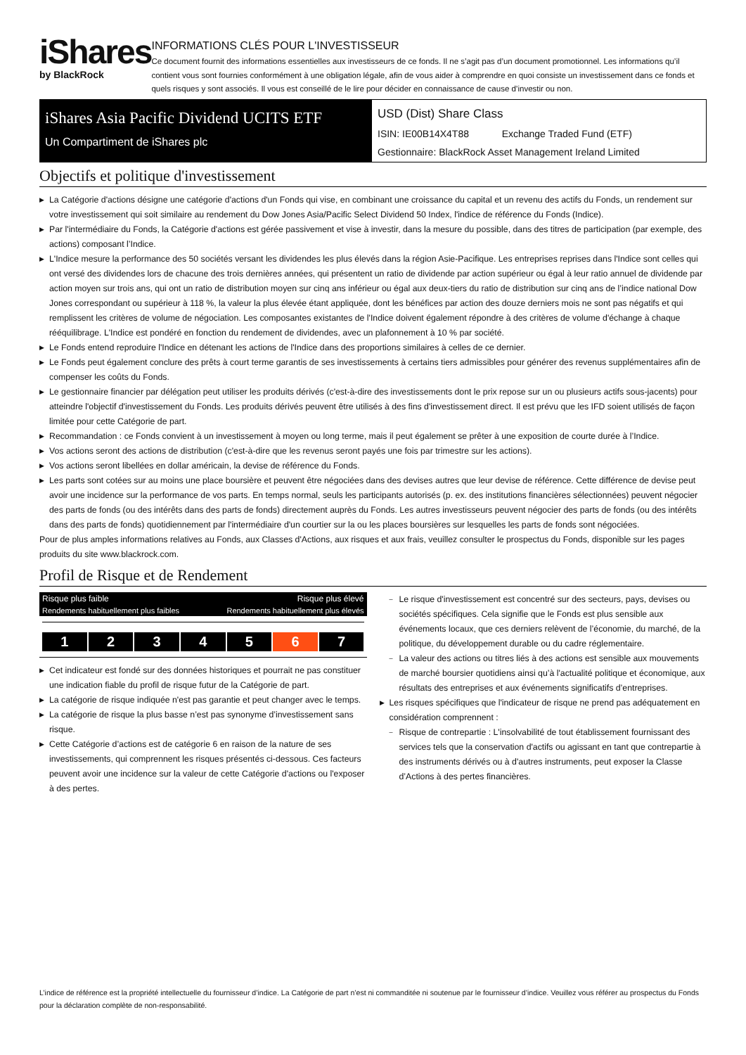iShares
by BlackRock
INFORMATIONS CLÉS POUR L'INVESTISSEUR
Ce document fournit des informations essentielles aux investisseurs de ce fonds. Il ne s’agit pas d’un document promotionnel. Les informations qu’il contient vous sont fournies conformément à une obligation légale, afin de vous aider à comprendre en quoi consiste un investissement dans ce fonds et quels risques y sont associés. Il vous est conseillé de le lire pour décider en connaissance de cause d’investir ou non.
iShares Asia Pacific Dividend UCITS ETF
Un Compartiment de iShares plc
USD (Dist) Share Class
ISIN: IE00B14X4T88 Exchange Traded Fund (ETF)
Gestionnaire: BlackRock Asset Management Ireland Limited
Objectifs et politique d'investissement
▶ La Catégorie d'actions désigne une catégorie d'actions d'un Fonds qui vise, en combinant une croissance du capital et un revenu des actifs du Fonds, un rendement sur votre investissement qui soit similaire au rendement du Dow Jones Asia/Pacific Select Dividend 50 Index, l'indice de référence du Fonds (Indice).
▶ Par l'intermédiaire du Fonds, la Catégorie d'actions est gérée passivement et vise à investir, dans la mesure du possible, dans des titres de participation (par exemple, des actions) composant l’Indice.
▶ L'Indice mesure la performance des 50 sociétés versant les dividendes les plus élevés dans la région Asie-Pacifique. Les entreprises reprises dans l'Indice sont celles qui ont versé des dividendes lors de chacune des trois dernières années, qui présentent un ratio de dividende par action supérieur ou égal à leur ratio annuel de dividende par action moyen sur trois ans, qui ont un ratio de distribution moyen sur cinq ans inférieur ou égal aux deux-tiers du ratio de distribution sur cinq ans de l’indice national Dow Jones correspondant ou supérieur à 118 %, la valeur la plus élevée étant appliquée, dont les bénéfices par action des douze derniers mois ne sont pas négatifs et qui remplissent les critères de volume de négociation. Les composantes existantes de l'Indice doivent également répondre à des critères de volume d'échange à chaque rééquilibrage. L'Indice est pondéré en fonction du rendement de dividendes, avec un plafonnement à 10 % par société.
▶ Le Fonds entend reproduire l'Indice en détenant les actions de l'Indice dans des proportions similaires à celles de ce dernier.
▶ Le Fonds peut également conclure des prêts à court terme garantis de ses investissements à certains tiers admissibles pour générer des revenus supplémentaires afin de compenser les coûts du Fonds.
▶ Le gestionnaire financier par délégation peut utiliser les produits dérivés (c'est-à-dire des investissements dont le prix repose sur un ou plusieurs actifs sous-jacents) pour atteindre l'objectif d'investissement du Fonds. Les produits dérivés peuvent être utilisés à des fins d'investissement direct. Il est prévu que les IFD soient utilisés de façon limitée pour cette Catégorie de part.
▶ Recommandation : ce Fonds convient à un investissement à moyen ou long terme, mais il peut également se prêter à une exposition de courte durée à l’Indice.
▶ Vos actions seront des actions de distribution (c'est-à-dire que les revenus seront payés une fois par trimestre sur les actions).
▶ Vos actions seront libellées en dollar américain, la devise de référence du Fonds.
▶ Les parts sont cotées sur au moins une place boursière et peuvent être négociées dans des devises autres que leur devise de référence. Cette différence de devise peut avoir une incidence sur la performance de vos parts. En temps normal, seuls les participants autorisés (p. ex. des institutions financières sélectionnées) peuvent négocier des parts de fonds (ou des intérêts dans des parts de fonds) directement auprès du Fonds. Les autres investisseurs peuvent négocier des parts de fonds (ou des intérêts dans des parts de fonds) quotidiennement par l'intermédiaire d'un courtier sur la ou les places boursières sur lesquelles les parts de fonds sont négociées.
Pour de plus amples informations relatives au Fonds, aux Classes d'Actions, aux risques et aux frais, veuillez consulter le prospectus du Fonds, disponible sur les pages produits du site www.blackrock.com.
Profil de Risque et de Rendement
Risque plus faible Risque plus élevé
Rendements habituellement plus faibles Rendements habituellement plus élevés
1 2 3 4 5 6 7
▶ Cet indicateur est fondé sur des données historiques et pourrait ne pas constituer une indication fiable du profil de risque futur de la Catégorie de part.
▶ La catégorie de risque indiquée n'est pas garantie et peut changer avec le temps.
▶ La catégorie de risque la plus basse n’est pas synonyme d’investissement sans risque.
▶ Cette Catégorie d’actions est de catégorie 6 en raison de la nature de ses investissements, qui comprennent les risques présentés ci-dessous. Ces facteurs peuvent avoir une incidence sur la valeur de cette Catégorie d'actions ou l'exposer à des pertes.
– Le risque d'investissement est concentré sur des secteurs, pays, devises ou sociétés spécifiques. Cela signifie que le Fonds est plus sensible aux événements locaux, que ces derniers relèvent de l’économie, du marché, de la politique, du développement durable ou du cadre réglementaire.
– La valeur des actions ou titres liés à des actions est sensible aux mouvements de marché boursier quotidiens ainsi qu’à l'actualité politique et économique, aux résultats des entreprises et aux événements significatifs d’entreprises.
▶ Les risques spécifiques que l'indicateur de risque ne prend pas adéquatement en considération comprennent :
– Risque de contrepartie : L'insolvabilité de tout établissement fournissant des services tels que la conservation d'actifs ou agissant en tant que contrepartie à des instruments dérivés ou à d'autres instruments, peut exposer la Classe d’Actions à des pertes financières.
L’indice de référence est la propriété intellectuelle du fournisseur d’indice. La Catégorie de part n’est ni commanditée ni soutenue par le fournisseur d’indice. Veuillez vous référer au prospectus du Fonds pour la déclaration complète de non-responsabilité.